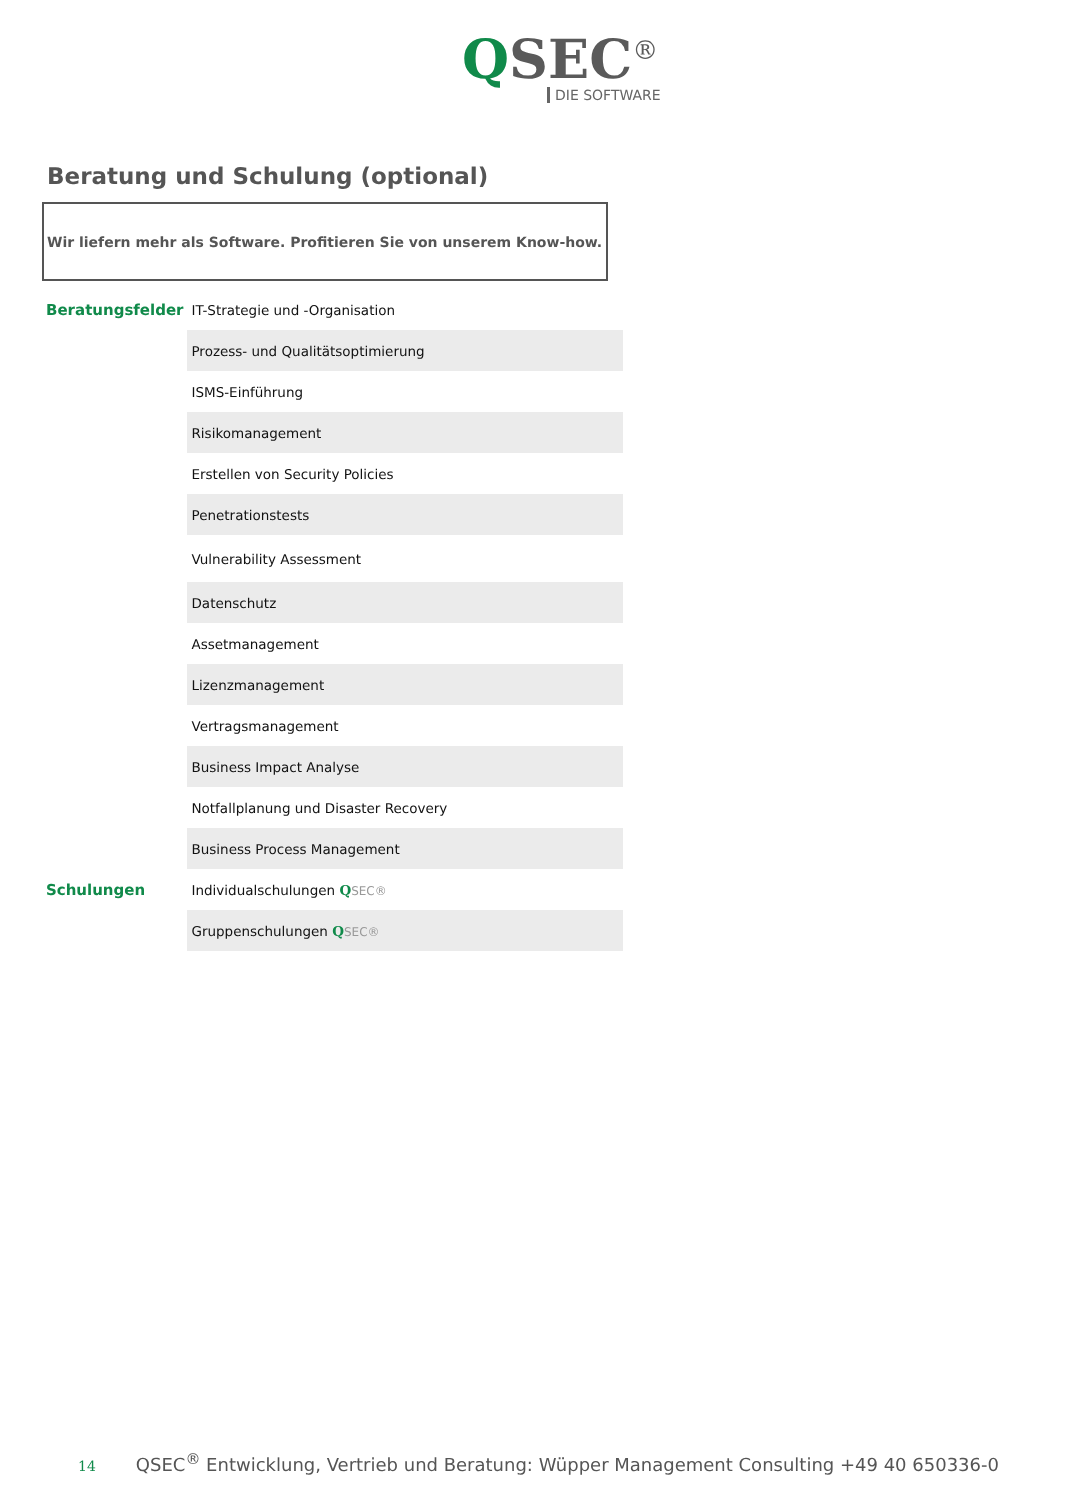QSEC<sup>®</sup>
DIE SOFTWARE
Beratung und Schulung (optional)
Wir liefern mehr als Software. Profitieren Sie von unserem Know-how.
| Beratungsfelder | IT-Strategie und -Organisation |
| | Prozess- und Qualitätsoptimierung |
| | ISMS-Einführung |
| | Risikomanagement |
| | Erstellen von Security Policies |
| | Penetrationstests |
| | Vulnerability Assessment |
| | Datenschutz |
| | Assetmanagement |
| | Lizenzmanagement |
| | Vertragsmanagement |
| | Business Impact Analyse |
| | Notfallplanung und Disaster Recovery |
| | Business Process Management |
| Schulungen | Individualschulungen Q SEC® |
| | Gruppenschulungen Q SEC® |
14 QSEC<sup>®</sup> Entwicklung, Vertrieb und Beratung: Wüpper Management Consulting +49 40 650336-0